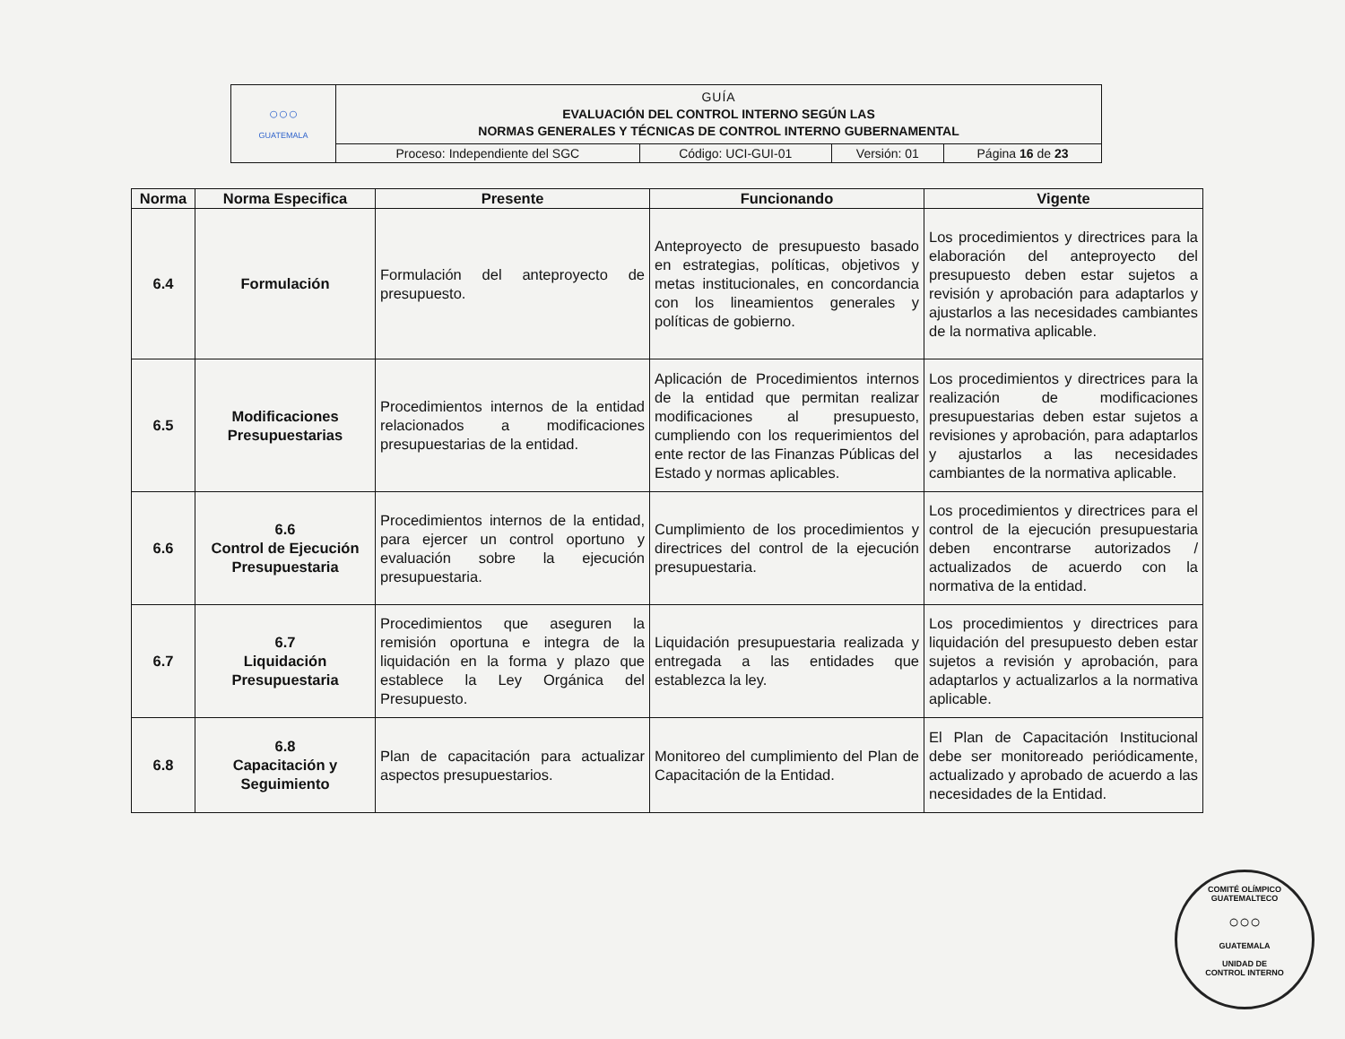| ○○○ GUATEMALA | GUÍA EVALUACIÓN DEL CONTROL INTERNO SEGÚN LAS NORMAS GENERALES Y TÉCNICAS DE CONTROL INTERNO GUBERNAMENTAL | | | |
| | Proceso: Independiente del SGC | Código: UCI-GUI-01 | Versión: 01 | Página 16 de 23 |
| Norma | Norma Especifica | Presente | Funcionando | Vigente |
| --- | --- | --- | --- | --- |
| 6.4 | Formulación | Formulación del anteproyecto de presupuesto. | Anteproyecto de presupuesto basado en estrategias, políticas, objetivos y metas institucionales, en concordancia con los lineamientos generales y políticas de gobierno. | Los procedimientos y directrices para la elaboración del anteproyecto del presupuesto deben estar sujetos a revisión y aprobación para adaptarlos y ajustarlos a las necesidades cambiantes de la normativa aplicable. |
| 6.5 | Modificaciones Presupuestarias | Procedimientos internos de la entidad relacionados a modificaciones presupuestarias de la entidad. | Aplicación de Procedimientos internos de la entidad que permitan realizar modificaciones al presupuesto, cumpliendo con los requerimientos del ente rector de las Finanzas Públicas del Estado y normas aplicables. | Los procedimientos y directrices para la realización de modificaciones presupuestarias deben estar sujetos a revisiones y aprobación, para adaptarlos y ajustarlos a las necesidades cambiantes de la normativa aplicable. |
| 6.6 | 6.6 Control de Ejecución Presupuestaria | Procedimientos internos de la entidad, para ejercer un control oportuno y evaluación sobre la ejecución presupuestaria. | Cumplimiento de los procedimientos y directrices del control de la ejecución presupuestaria. | Los procedimientos y directrices para el control de la ejecución presupuestaria deben encontrarse autorizados / actualizados de acuerdo con la normativa de la entidad. |
| 6.7 | 6.7 Liquidación Presupuestaria | Procedimientos que aseguren la remisión oportuna e integra de la liquidación en la forma y plazo que establece la Ley Orgánica del Presupuesto. | Liquidación presupuestaria realizada y entregada a las entidades que establezca la ley. | Los procedimientos y directrices para liquidación del presupuesto deben estar sujetos a revisión y aprobación, para adaptarlos y actualizarlos a la normativa aplicable. |
| 6.8 | 6.8 Capacitación y Seguimiento | Plan de capacitación para actualizar aspectos presupuestarios. | Monitoreo del cumplimiento del Plan de Capacitación de la Entidad. | El Plan de Capacitación Institucional debe ser monitoreado periódicamente, actualizado y aprobado de acuerdo a las necesidades de la Entidad. |
COMITÉ OLÍMPICO GUATEMALTECO
○○○
GUATEMALA
UNIDAD DE
CONTROL INTERNO